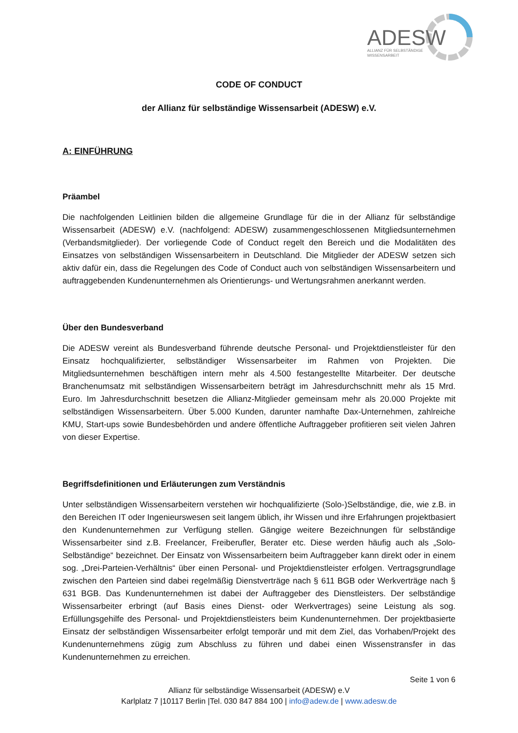ADESW
ALLIANZ FÜR SELBSTÄNDIGE
WISSENSARBEIT
CODE OF CONDUCT
der Allianz für selbständige Wissensarbeit (ADESW) e.V.
A: EINFÜHRUNG
Präambel
Die nachfolgenden Leitlinien bilden die allgemeine Grundlage für die in der Allianz für selbständige Wissensarbeit (ADESW) e.V. (nachfolgend: ADESW) zusammengeschlossenen Mitgliedsunternehmen (Verbandsmitglieder). Der vorliegende Code of Conduct regelt den Bereich und die Modalitäten des Einsatzes von selbständigen Wissensarbeitern in Deutschland. Die Mitglieder der ADESW setzen sich aktiv dafür ein, dass die Regelungen des Code of Conduct auch von selbständigen Wissensarbeitern und auftraggebenden Kundenunternehmen als Orientierungs- und Wertungsrahmen anerkannt werden.
Über den Bundesverband
Die ADESW vereint als Bundesverband führende deutsche Personal- und Projektdienstleister für den Einsatz hochqualifizierter, selbständiger Wissensarbeiter im Rahmen von Projekten. Die Mitgliedsunternehmen beschäftigen intern mehr als 4.500 festangestellte Mitarbeiter. Der deutsche Branchenumsatz mit selbständigen Wissensarbeitern beträgt im Jahresdurchschnitt mehr als 15 Mrd. Euro. Im Jahresdurchschnitt besetzen die Allianz-Mitglieder gemeinsam mehr als 20.000 Projekte mit selbständigen Wissensarbeitern. Über 5.000 Kunden, darunter namhafte Dax-Unternehmen, zahlreiche KMU, Start-ups sowie Bundesbehörden und andere öffentliche Auftraggeber profitieren seit vielen Jahren von dieser Expertise.
Begriffsdefinitionen und Erläuterungen zum Verständnis
Unter selbständigen Wissensarbeitern verstehen wir hochqualifizierte (Solo-)Selbständige, die, wie z.B. in den Bereichen IT oder Ingenieurswesen seit langem üblich, ihr Wissen und ihre Erfahrungen projektbasiert den Kundenunternehmen zur Verfügung stellen. Gängige weitere Bezeichnungen für selbständige Wissensarbeiter sind z.B. Freelancer, Freiberufler, Berater etc. Diese werden häufig auch als „Solo-Selbständige“ bezeichnet. Der Einsatz von Wissensarbeitern beim Auftraggeber kann direkt oder in einem sog. „Drei-Parteien-Verhältnis“ über einen Personal- und Projektdienstleister erfolgen. Vertragsgrundlage zwischen den Parteien sind dabei regelmäßig Dienstverträge nach § 611 BGB oder Werkverträge nach § 631 BGB. Das Kundenunternehmen ist dabei der Auftraggeber des Dienstleisters. Der selbständige Wissensarbeiter erbringt (auf Basis eines Dienst- oder Werkvertrages) seine Leistung als sog. Erfüllungsgehilfe des Personal- und Projektdienstleisters beim Kundenunternehmen. Der projektbasierte Einsatz der selbständigen Wissensarbeiter erfolgt temporär und mit dem Ziel, das Vorhaben/Projekt des Kundenunternehmens zügig zum Abschluss zu führen und dabei einen Wissenstransfer in das Kundenunternehmen zu erreichen.
Seite 1 von 6
Allianz für selbständige Wissensarbeit (ADESW) e.V
Karlplatz 7 |10117 Berlin |Tel. 030 847 884 100 | info@adew.de | www.adesw.de